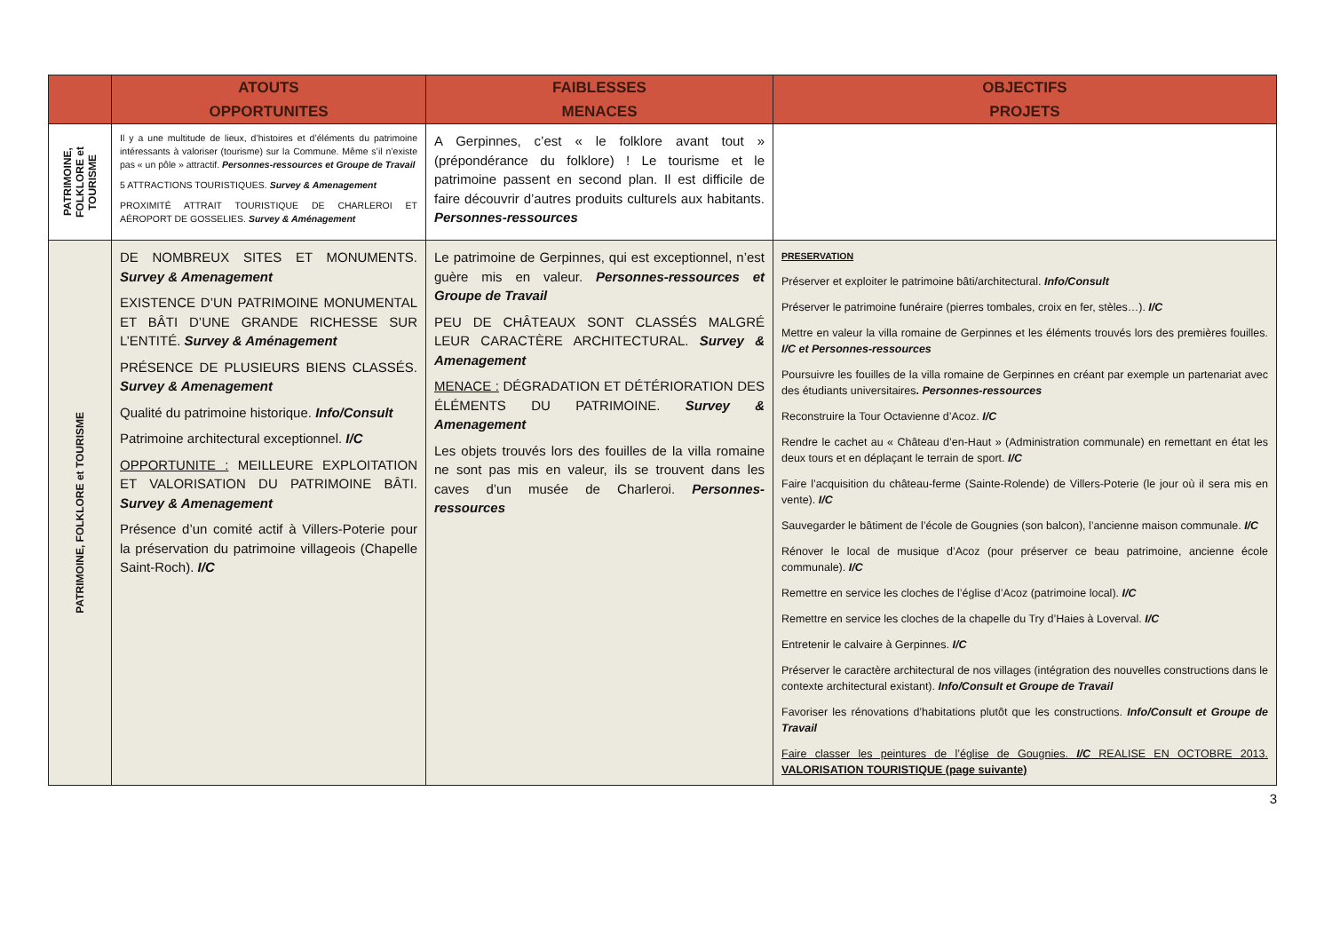| | ATOUTS OPPORTUNITES | FAIBLESSES MENACES | OBJECTIFS PROJETS |
| --- | --- | --- | --- |
| PATRIMOINE, FOLKLORE et TOURISME | Il y a une multitude de lieux, d’histoires et d’éléments du patrimoine intéressants à valoriser (tourisme) sur la Commune. Même s’il n’existe pas « un pôle » attractif. Personnes-ressources et Groupe de Travail 5 ATTRACTIONS TOURISTIQUES. Survey & Amenagement PROXIMITÉ ATTRAIT TOURISTIQUE DE CHARLEROI ET AÉROPORT DE GOSSELIES. Survey & Aménagement | A Gerpinnes, c’est « le folklore avant tout » (prépondérance du folklore) ! Le tourisme et le patrimoine passent en second plan. Il est difficile de faire découvrir d’autres produits culturels aux habitants. Personnes-ressources | |
| PATRIMOINE, FOLKLORE et TOURISME | DE NOMBREUX SITES ET MONUMENTS. Survey & Amenagement EXISTENCE D’UN PATRIMOINE MONUMENTAL ET BÂTI D’UNE GRANDE RICHESSE SUR L’ENTITÉ. Survey & Aménagement PRÉSENCE DE PLUSIEURS BIENS CLASSÉS. Survey & Amenagement Qualité du patrimoine historique. Info/Consult Patrimoine architectural exceptionnel. I/C OPPORTUNITE : MEILLEURE EXPLOITATION ET VALORISATION DU PATRIMOINE BÂTI. Survey & Amenagement Présence d’un comité actif à Villers-Poterie pour la préservation du patrimoine villageois (Chapelle Saint-Roch). I/C | Le patrimoine de Gerpinnes, qui est exceptionnel, n’est guère mis en valeur. Personnes-ressources et Groupe de Travail PEU DE CHÂTEAUX SONT CLASSÉS MALGRÉ LEUR CARACTÈRE ARCHITECTURAL. Survey & Amenagement MENACE : DÉGRADATION ET DÉTÉRIORATION DES ÉLÉMENTS DU PATRIMOINE. Survey & Amenagement Les objets trouvés lors des fouilles de la villa romaine ne sont pas mis en valeur, ils se trouvent dans les caves d’un musée de Charleroi. Personnes-ressources | PRESERVATION Préserver et exploiter le patrimoine bâti/architectural. Info/Consult Préserver le patrimoine funéraire (pierres tombales, croix en fer, stèles…). I/C Mettre en valeur la villa romaine de Gerpinnes et les éléments trouvés lors des premières fouilles. I/C et Personnes-ressources Poursuivre les fouilles de la villa romaine de Gerpinnes en créant par exemple un partenariat avec des étudiants universitaires . Personnes-ressources Reconstruire la Tour Octavienne d’Acoz. I/C Rendre le cachet au « Château d’en-Haut » (Administration communale) en remettant en état les deux tours et en déplaçant le terrain de sport. I/C Faire l’acquisition du château-ferme (Sainte-Rolende) de Villers-Poterie (le jour où il sera mis en vente). I/C Sauvegarder le bâtiment de l’école de Gougnies (son balcon), l’ancienne maison communale. I/C Rénover le local de musique d’Acoz (pour préserver ce beau patrimoine, ancienne école communale). I/C Remettre en service les cloches de l’église d’Acoz (patrimoine local). I/C Remettre en service les cloches de la chapelle du Try d’Haies à Loverval. I/C Entretenir le calvaire à Gerpinnes. I/C Préserver le caractère architectural de nos villages (intégration des nouvelles constructions dans le contexte architectural existant). Info/Consult et Groupe de Travail Favoriser les rénovations d’habitations plutôt que les constructions. Info/Consult et Groupe de Travail Faire classer les peintures de l’église de Gougnies. I/C REALISE EN OCTOBRE 2013. VALORISATION TOURISTIQUE (page suivante) |
3